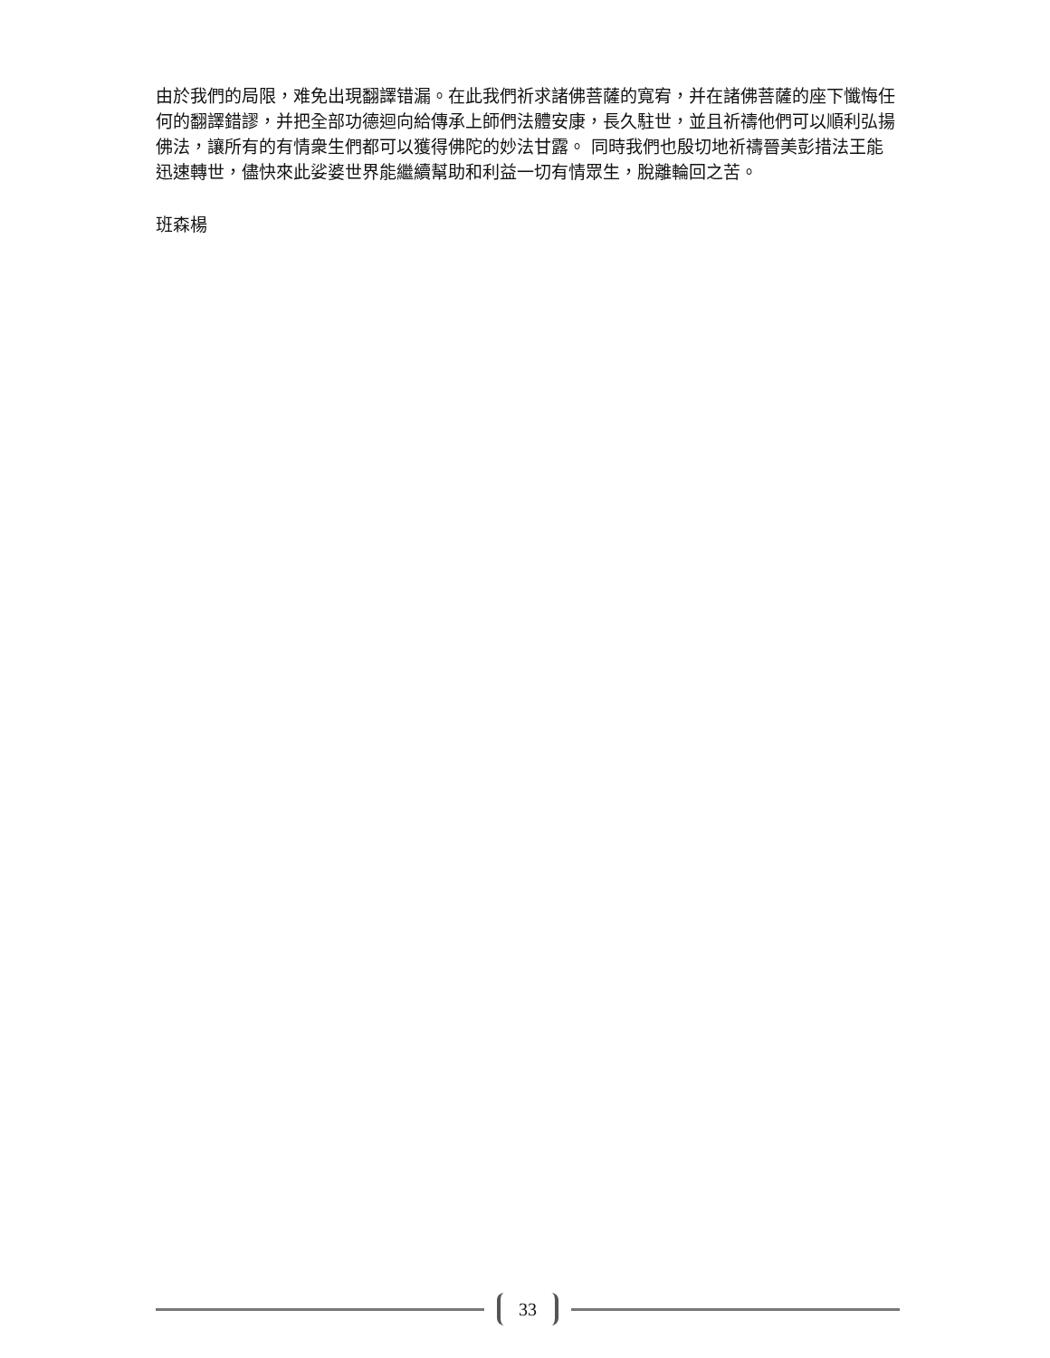由於我們的局限，难免出現翻譯错漏。在此我們祈求諸佛菩薩的寬宥，并在諸佛菩薩的座下懺悔任何的翻譯錯謬，并把全部功德迴向給傳承上師們法體安康，長久駐世，並且祈禱他們可以順利弘揚佛法，讓所有的有情衆生們都可以獲得佛陀的妙法甘露。 同時我們也殷切地祈禱晉美彭措法王能迅速轉世，儘快來此娑婆世界能繼續幫助和利益一切有情眾生，脫離輪回之苦。
班森楊
33